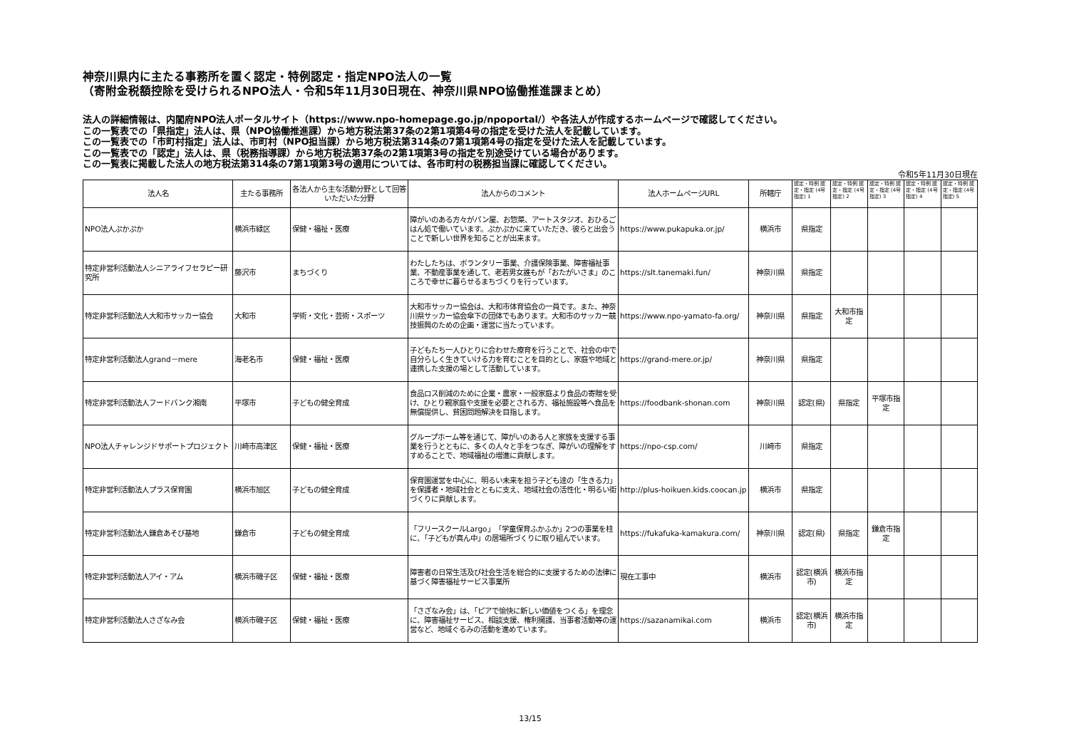神奈川県内に主たる事務所を置く認定・特例認定・指定NPO法人の一覧
（寄附金税額控除を受けられるNPO法人・令和5年11月30日現在、神奈川県NPO協働推進課まとめ）
法人の詳細情報は、内閣府NPO法人ポータルサイト（https://www.npo-homepage.go.jp/npoportal/）や各法人が作成するホームページで確認してください。
この一覧表での「県指定」法人は、県（NPO協働推進課）から地方税法第37条の2第1項第4号の指定を受けた法人を記載しています。
この一覧表での「市町村指定」法人は、市町村（NPO担当課）から地方税法第314条の7第1項第4号の指定を受けた法人を記載しています。
この一覧表での「認定」法人は、県（税務指導課）から地方税法第37条の2第1項第3号の指定を別途受けている場合があります。
この一覧表に掲載した法人の地方税法第314条の7第1項第3号の適用については、各市町村の税務担当課に確認してください。
令和5年11月30日現在
| 法人名 | 主たる事務所 | 各法人から主な活動分野として回答いただいた分野 | 法人からのコメント | 法人ホームページURL | 所轄庁 | 認定・特例 認定・指定 (4号指定) 1 | 認定・特例 認定・指定 (4号指定) 2 | 認定・特例 認定・指定 (4号指定) 3 | 認定・特例 認定・指定 (4号指定) 4 | 認定・特例 認定・指定 (4号指定) 5 |
| --- | --- | --- | --- | --- | --- | --- | --- | --- | --- | --- |
| NPO法人ぷかぷか | 横浜市緑区 | 保健・福祉・医療 | 障がいのある方々がパン屋、お惣菜、アートスタジオ、おひるごはん処で働いています。ぷかぷかに来ていただき、彼らと出会うことで新しい世界を知ることが出来ます。 | https://www.pukapuka.or.jp/ | 横浜市 | 県指定 | | | | |
| 特定非営利活動法人シニアライフセラピー研究所 | 藤沢市 | まちづくり | わたしたちは、ボランタリー事業、介護保険事業、障害福祉事業、不動産事業を通して、老若男女誰もが「おたがいさま」のこころで幸せに暮らせるまちづくりを行っています。 | https://slt.tanemaki.fun/ | 神奈川県 | 県指定 | | | | |
| 特定非営利活動法人大和市サッカー協会 | 大和市 | 学術・文化・芸術・スポーツ | 大和市サッカー協会は、大和市体育協会の一員です。また、神奈川県サッカー協会傘下の団体でもあります。大和市のサッカー競技振興のための企画・運営に当たっています。 | https://www.npo-yamato-fa.org/ | 神奈川県 | 県指定 | 大和市指定 | | | |
| 特定非営利活動法人grand－mere | 海老名市 | 保健・福祉・医療 | 子どもたち一人ひとりに合わせた療育を行うことで、社会の中で自分らしく生きていける力を育むことを目的とし、家庭や地域と連携した支援の場として活動しています。 | https://grand-mere.or.jp/ | 神奈川県 | 県指定 | | | | |
| 特定非営利活動法人フードバンク湘南 | 平塚市 | 子どもの健全育成 | 食品ロス削減のために企業・農家・一般家庭より食品の寄贈を受け、ひとり親家庭や支援を必要とされる方、福祉施設等へ食品を無償提供し、貧困問題解決を目指します。 | https://foodbank-shonan.com | 神奈川県 | 認定(県) | 県指定 | 平塚市指定 | | |
| NPO法人チャレンジドサポートプロジェクト | 川崎市高津区 | 保健・福祉・医療 | グループホーム等を通じて、障がいのある人と家族を支援する事業を行うとともに、多くの人々と手をつなぎ、障がいの理解をすすめることで、地域福祉の増進に貢献します。 | https://npo-csp.com/ | 川崎市 | 県指定 | | | | |
| 特定非営利活動法人プラス保育園 | 横浜市旭区 | 子どもの健全育成 | 保育園運営を中心に、明るい未来を担う子ども達の「生きる力」を保護者・地域社会とともに支え、地域社会の活性化・明るい街づくりに貢献します。 | http://plus-hoikuen.kids.coocan.jp | 横浜市 | 県指定 | | | | |
| 特定非営利活動法人鎌倉あそび基地 | 鎌倉市 | 子どもの健全育成 | 「フリースクールLargo」「学童保育ふかふか」2つの事業を柱に、「子どもが真ん中」の居場所づくりに取り組んでいます。 | https://fukafuka-kamakura.com/ | 神奈川県 | 認定(県) | 県指定 | 鎌倉市指定 | | |
| 特定非営利活動法人アイ・アム | 横浜市磯子区 | 保健・福祉・医療 | 障害者の日常生活及び社会生活を総合的に支援するための法律に基づく障害福祉サービス事業所 | 現在工事中 | 横浜市 | 認定(横浜市) | 横浜市指定 | | | |
| 特定非営利活動法人さざなみ会 | 横浜市磯子区 | 保健・福祉・医療 | 「さざなみ会」は、「ピアで愉快に新しい価値をつくる」を理念に、障害福祉サービス、相談支援、権利擁護、当事者活動等の運営など、地域ぐるみの活動を進めています。 | https://sazanamikai.com | 横浜市 | 認定(横浜市) | 横浜市指定 | | | |
13/15